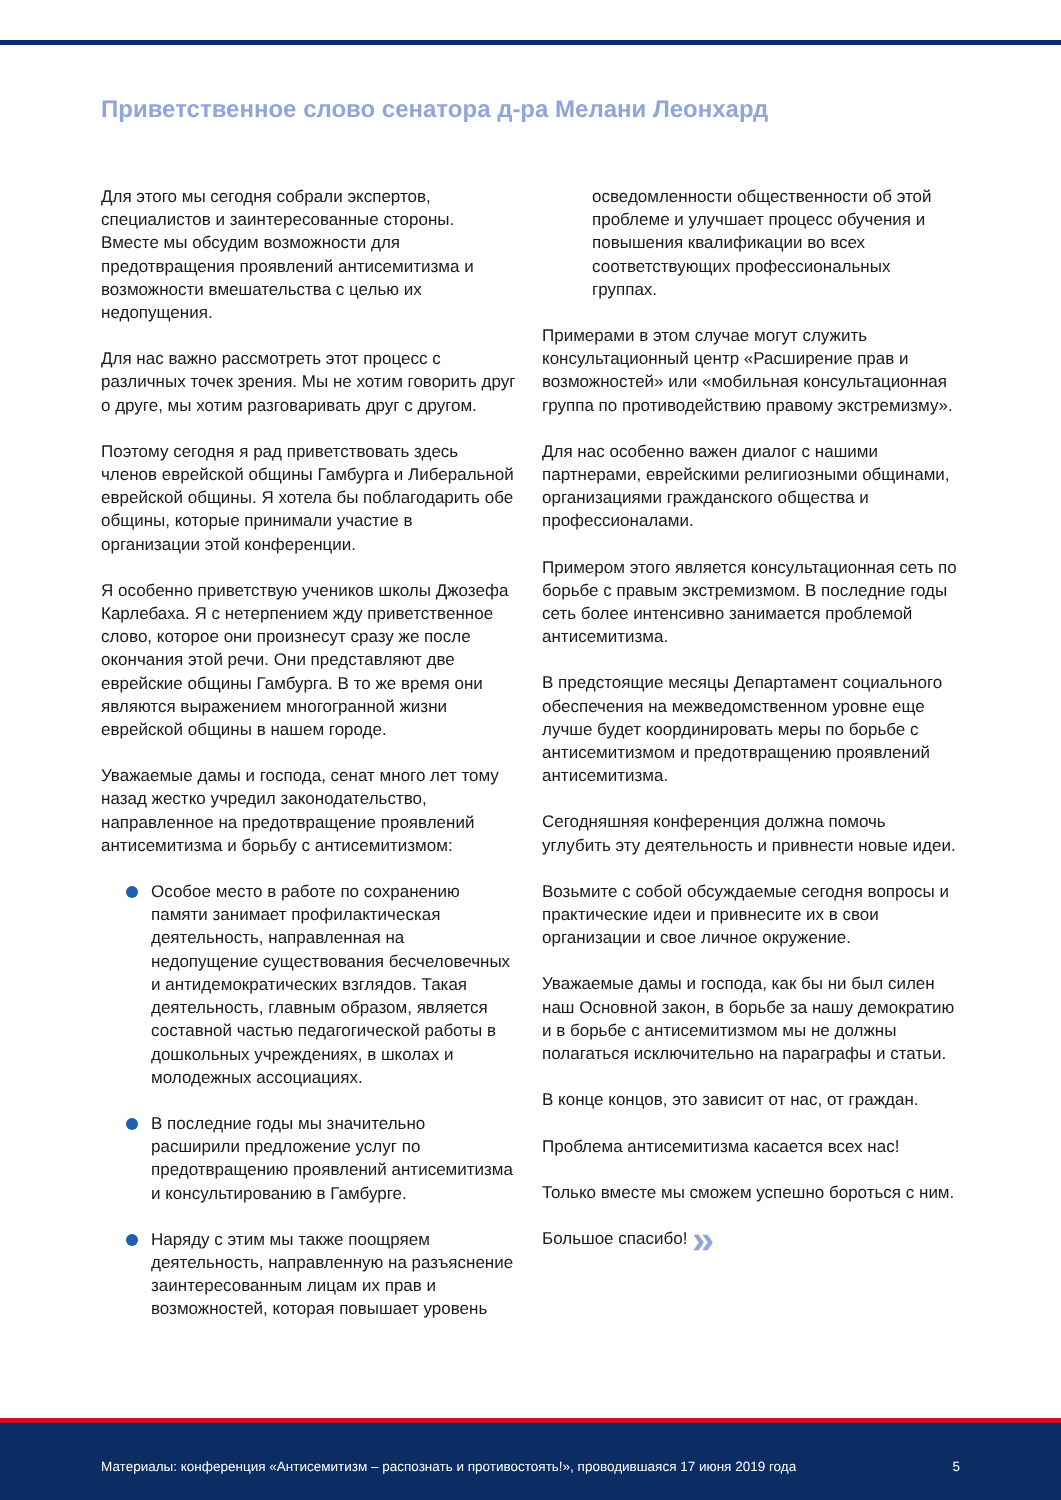Приветственное слово сенатора д-ра Мелани Леонхард
Для этого мы сегодня собрали экспертов, специалистов и заинтересованные стороны. Вместе мы обсудим возможности для предотвращения проявлений антисемитизма и возможности вмешательства с целью их недопущения.
Для нас важно рассмотреть этот процесс с различных точек зрения. Мы не хотим говорить друг о друге, мы хотим разговаривать друг с другом.
Поэтому сегодня я рад приветствовать здесь членов еврейской общины Гамбурга и Либеральной еврейской общины. Я хотела бы поблагодарить обе общины, которые принимали участие в организации этой конференции.
Я особенно приветствую учеников школы Джозефа Карлебаха. Я с нетерпением жду приветственное слово, которое они произнесут сразу же после окончания этой речи. Они представляют две еврейские общины Гамбурга. В то же время они являются выражением многогранной жизни еврейской общины в нашем городе.
Уважаемые дамы и господа, сенат много лет тому назад жестко учредил законодательство, направленное на предотвращение проявлений антисемитизма и борьбу с антисемитизмом:
Особое место в работе по сохранению памяти занимает профилактическая деятельность, направленная на недопущение существования бесчеловечных и антидемократических взглядов. Такая деятельность, главным образом, является составной частью педагогической работы в дошкольных учреждениях, в школах и молодежных ассоциациях.
В последние годы мы значительно расширили предложение услуг по предотвращению проявлений антисемитизма и консультированию в Гамбурге.
Наряду с этим мы также поощряем деятельность, направленную на разъяснение заинтересованным лицам их прав и возможностей, которая повышает уровень
осведомленности общественности об этой проблеме и улучшает процесс обучения и повышения квалификации во всех соответствующих профессиональных группах.
Примерами в этом случае могут служить консультационный центр «Расширение прав и возможностей» или «мобильная консультационная группа по противодействию правому экстремизму».
Для нас особенно важен диалог с нашими партнерами, еврейскими религиозными общинами, организациями гражданского общества и профессионалами.
Примером этого является консультационная сеть по борьбе с правым экстремизмом. В последние годы сеть более интенсивно занимается проблемой антисемитизма.
В предстоящие месяцы Департамент социального обеспечения на межведомственном уровне еще лучше будет координировать меры по борьбе с антисемитизмом и предотвращению проявлений антисемитизма.
Сегодняшняя конференция должна помочь углубить эту деятельность и привнести новые идеи.
Возьмите с собой обсуждаемые сегодня вопросы и практические идеи и привнесите их в свои организации и свое личное окружение.
Уважаемые дамы и господа, как бы ни был силен наш Основной закон, в борьбе за нашу демократию и в борьбе с антисемитизмом мы не должны полагаться исключительно на параграфы и статьи.
В конце концов, это зависит от нас, от граждан.
Проблема антисемитизма касается всех нас!
Только вместе мы сможем успешно бороться с ним.
Большое спасибо! »
Материалы: конференция «Антисемитизм – распознать и противостоять!», проводившаяся 17 июня 2019 года 5